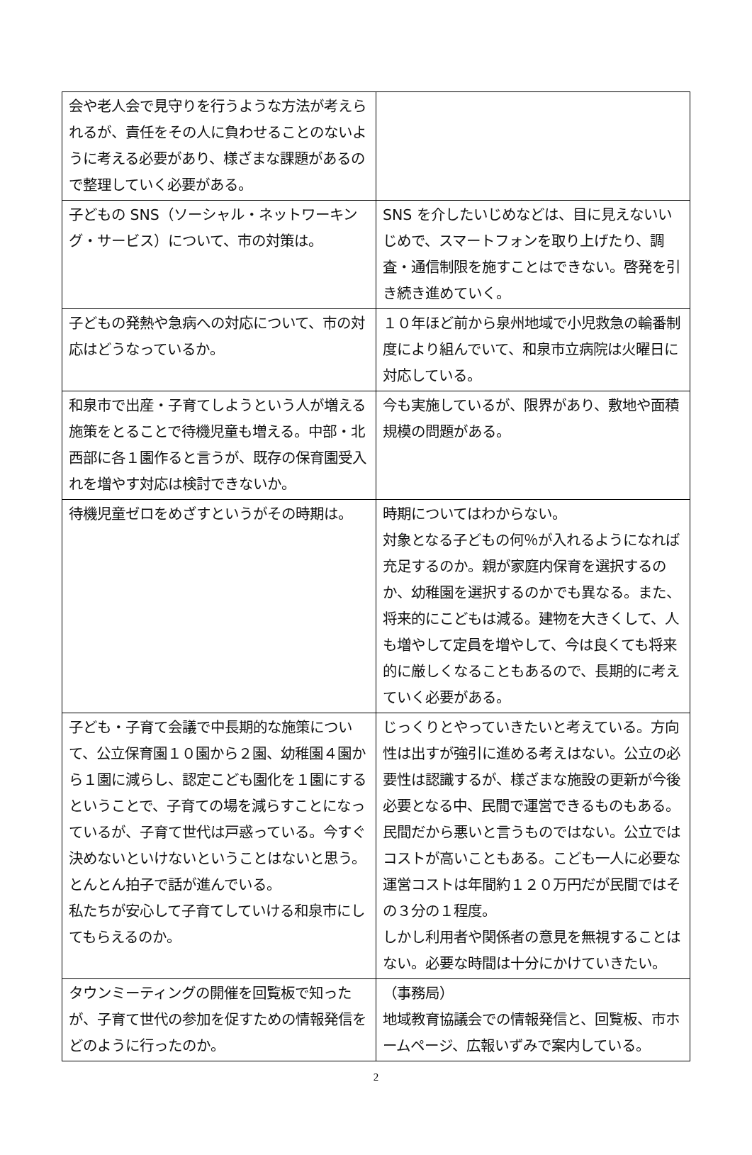| 会や老人会で見守りを行うような方法が考えられるが、責任をその人に負わせることのないように考える必要があり、様ざまな課題があるので整理していく必要がある。 | |
| 子どもの SNS（ソーシャル・ネットワーキング・サービス）について、市の対策は。 | SNS を介したいじめなどは、目に見えないいじめで、スマートフォンを取り上げたり、調査・通信制限を施すことはできない。啓発を引き続き進めていく。 |
| 子どもの発熱や急病への対応について、市の対応はどうなっているか。 | １０年ほど前から泉州地域で小児救急の輪番制度により組んでいて、和泉市立病院は火曜日に対応している。 |
| 和泉市で出産・子育てしようという人が増える施策をとることで待機児童も増える。中部・北西部に各１園作ると言うが、既存の保育園受入れを増やす対応は検討できないか。 | 今も実施しているが、限界があり、敷地や面積規模の問題がある。 |
| 待機児童ゼロをめざすというがその時期は。 | 時期についてはわからない。 対象となる子どもの何％が入れるようになれば充足するのか。親が家庭内保育を選択するのか、幼稚園を選択するのかでも異なる。また、将来的にこどもは減る。建物を大きくして、人も増やして定員を増やして、今は良くても将来的に厳しくなることもあるので、長期的に考えていく必要がある。 |
| 子ども・子育て会議で中長期的な施策について、公立保育園１０園から２園、幼稚園４園から１園に減らし、認定こども園化を１園にするということで、子育ての場を減らすことになっているが、子育て世代は戸惑っている。今すぐ決めないといけないということはないと思う。とんとん拍子で話が進んでいる。 私たちが安心して子育てしていける和泉市にしてもらえるのか。 | じっくりとやっていきたいと考えている。方向性は出すが強引に進める考えはない。公立の必要性は認識するが、様ざまな施設の更新が今後必要となる中、民間で運営できるものもある。 民間だから悪いと言うものではない。公立ではコストが高いこともある。こども一人に必要な運営コストは年間約１２０万円だが民間ではその３分の１程度。 しかし利用者や関係者の意見を無視することはない。必要な時間は十分にかけていきたい。 |
| タウンミーティングの開催を回覧板で知ったが、子育て世代の参加を促すための情報発信をどのように行ったのか。 | （事務局） 地域教育協議会での情報発信と、回覧板、市ホームページ、広報いずみで案内している。 |
2